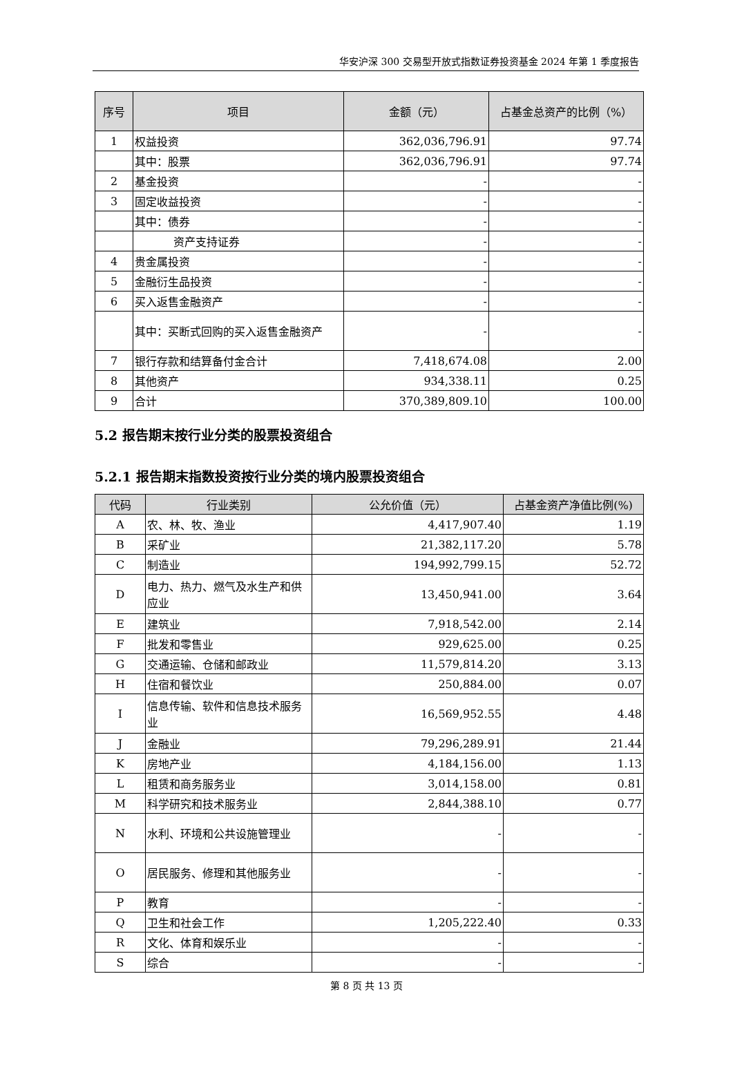华安沪深 300 交易型开放式指数证券投资基金 2024 年第 1 季度报告
| 序号 | 项目 | 金额（元） | 占基金总资产的比例（%） |
| --- | --- | --- | --- |
| 1 | 权益投资 | 362,036,796.91 | 97.74 |
| | 其中：股票 | 362,036,796.91 | 97.74 |
| 2 | 基金投资 | - | - |
| 3 | 固定收益投资 | - | - |
| | 其中：债券 | - | - |
| | 资产支持证券 | - | - |
| 4 | 贵金属投资 | - | - |
| 5 | 金融衍生品投资 | - | - |
| 6 | 买入返售金融资产 | - | - |
| | 其中：买断式回购的买入返售金融资产 | - | - |
| 7 | 银行存款和结算备付金合计 | 7,418,674.08 | 2.00 |
| 8 | 其他资产 | 934,338.11 | 0.25 |
| 9 | 合计 | 370,389,809.10 | 100.00 |
5.2 报告期末按行业分类的股票投资组合
5.2.1 报告期末指数投资按行业分类的境内股票投资组合
| 代码 | 行业类别 | 公允价值（元） | 占基金资产净值比例(%) |
| --- | --- | --- | --- |
| A | 农、林、牧、渔业 | 4,417,907.40 | 1.19 |
| B | 采矿业 | 21,382,117.20 | 5.78 |
| C | 制造业 | 194,992,799.15 | 52.72 |
| D | 电力、热力、燃气及水生产和供应业 | 13,450,941.00 | 3.64 |
| E | 建筑业 | 7,918,542.00 | 2.14 |
| F | 批发和零售业 | 929,625.00 | 0.25 |
| G | 交通运输、仓储和邮政业 | 11,579,814.20 | 3.13 |
| H | 住宿和餐饮业 | 250,884.00 | 0.07 |
| I | 信息传输、软件和信息技术服务业 | 16,569,952.55 | 4.48 |
| J | 金融业 | 79,296,289.91 | 21.44 |
| K | 房地产业 | 4,184,156.00 | 1.13 |
| L | 租赁和商务服务业 | 3,014,158.00 | 0.81 |
| M | 科学研究和技术服务业 | 2,844,388.10 | 0.77 |
| N | 水利、环境和公共设施管理业 | - | - |
| O | 居民服务、修理和其他服务业 | - | - |
| P | 教育 | - | - |
| Q | 卫生和社会工作 | 1,205,222.40 | 0.33 |
| R | 文化、体育和娱乐业 | - | - |
| S | 综合 | - | - |
第 8 页 共 13 页